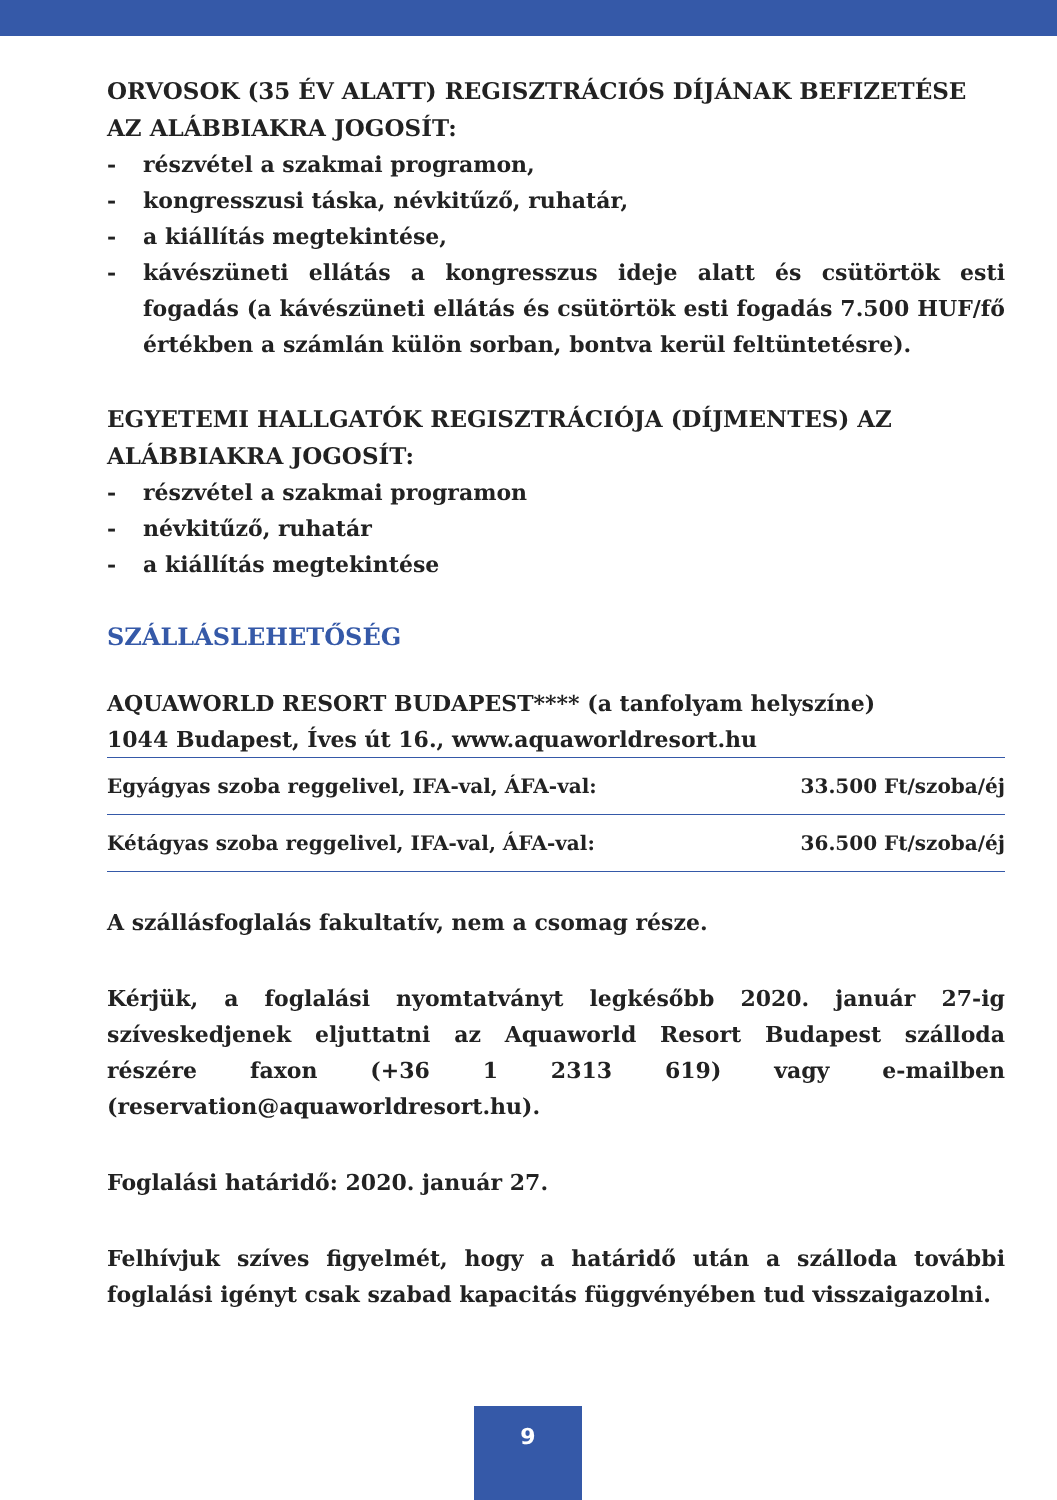ORVOSOK (35 ÉV ALATT) REGISZTRÁCIÓS DÍJÁNAK BEFIZETÉSE AZ ALÁBBIAKRA JOGOSÍT:
- részvétel a szakmai programon,
- kongresszusi táska, névkitűző, ruhatár,
- a kiállítás megtekintése,
- kávészüneti ellátás a kongresszus ideje alatt és csütörtök esti fogadás (a kávészüneti ellátás és csütörtök esti fogadás 7.500 HUF/fő értékben a számlán külön sorban, bontva kerül feltüntetésre).
EGYETEMI HALLGATÓK REGISZTRÁCIÓJA (DÍJMENTES) AZ ALÁBBIAKRA JOGOSÍT:
- részvétel a szakmai programon
- névkitűző, ruhatár
- a kiállítás megtekintése
SZÁLLÁSLEHETŐSÉG
AQUAWORLD RESORT BUDAPEST**** (a tanfolyam helyszíne)
1044 Budapest, Íves út 16., www.aquaworldresort.hu
| Egyágyas szoba reggelivel, IFA-val, ÁFA-val: | 33.500 Ft/szoba/éj |
| Kétágyas szoba reggelivel, IFA-val, ÁFA-val: | 36.500 Ft/szoba/éj |
A szállásfoglalás fakultatív, nem a csomag része.
Kérjük, a foglalási nyomtatványt legkésőbb 2020. január 27-ig szívesked­jenek eljuttatni az Aquaworld Resort Budapest szálloda részére faxon (+36 1 2313 619) vagy e-mailben (reservation@aquaworldresort.hu).
Foglalási határidő: 2020. január 27.
Felhívjuk szíves figyelmét, hogy a határidő után a szálloda további foglalási igényt csak szabad kapacitás függvényében tud visszaigazolni.
9